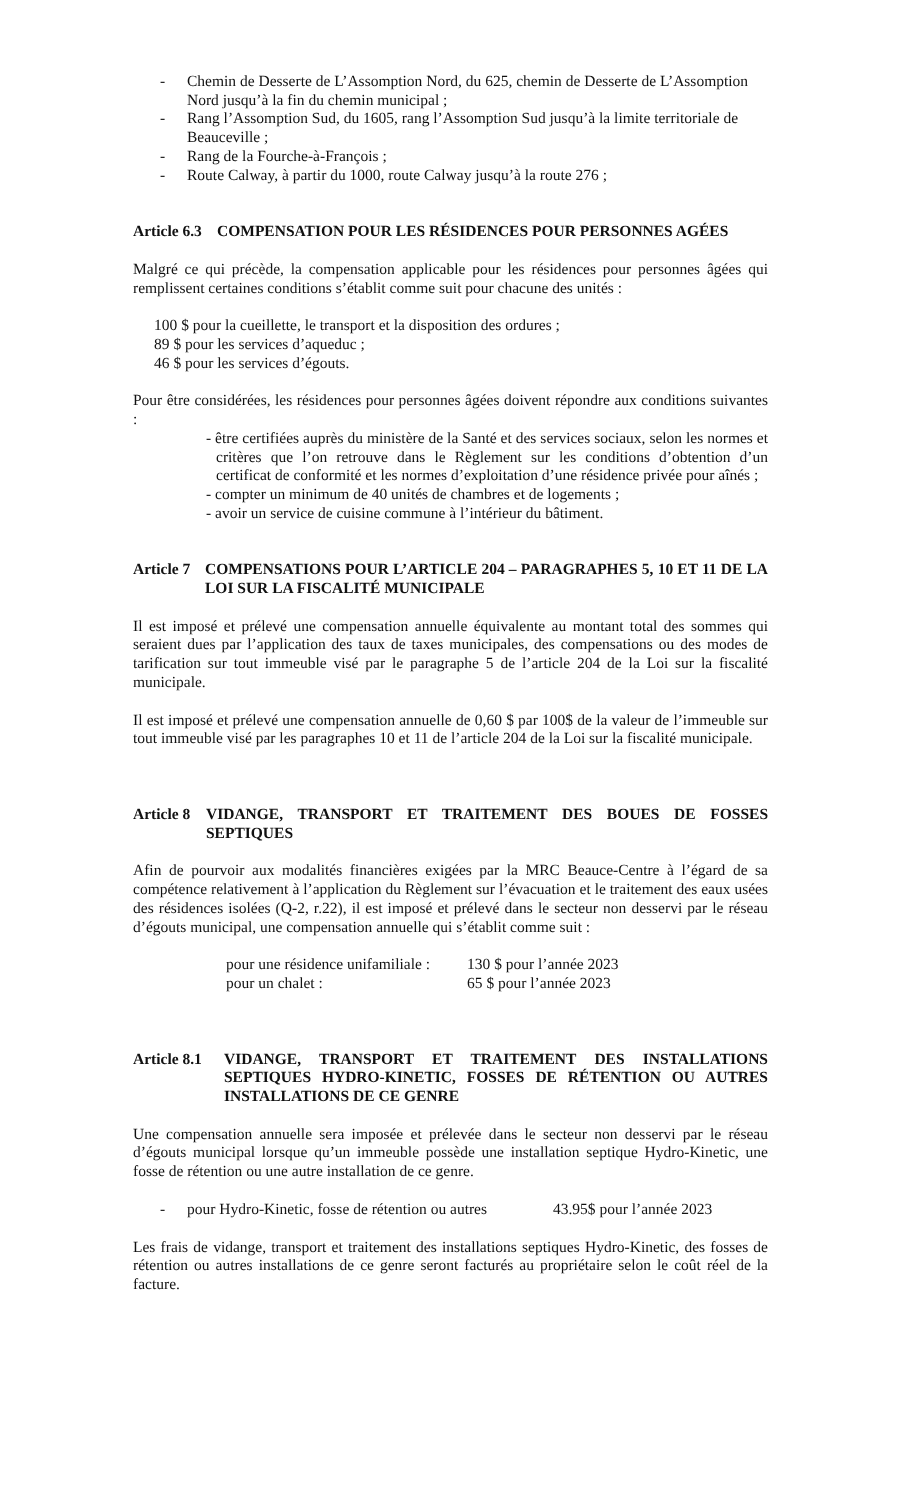- Chemin de Desserte de L’Assomption Nord, du 625, chemin de Desserte de L’Assomption Nord jusqu’à la fin du chemin municipal ;
- Rang l’Assomption Sud, du 1605, rang l’Assomption Sud jusqu’à la limite territoriale de Beauceville ;
- Rang de la Fourche-à-François ;
- Route Calway, à partir du 1000, route Calway jusqu’à la route 276 ;
Article 6.3 COMPENSATION POUR LES RÉSIDENCES POUR PERSONNES AGÉES
Malgré ce qui précède, la compensation applicable pour les résidences pour personnes âgées qui remplissent certaines conditions s’établit comme suit pour chacune des unités :
100 $ pour la cueillette, le transport et la disposition des ordures ;
89 $ pour les services d’aqueduc ;
46 $ pour les services d’égouts.
Pour être considérées, les résidences pour personnes âgées doivent répondre aux conditions suivantes :
- être certifiées auprès du ministère de la Santé et des services sociaux, selon les normes et critères que l’on retrouve dans le Règlement sur les conditions d’obtention d’un certificat de conformité et les normes d’exploitation d’une résidence privée pour aînés ;
- compter un minimum de 40 unités de chambres et de logements ;
- avoir un service de cuisine commune à l’intérieur du bâtiment.
Article 7 COMPENSATIONS POUR L’ARTICLE 204 – PARAGRAPHES 5, 10 ET 11 DE LA LOI SUR LA FISCALITÉ MUNICIPALE
Il est imposé et prélevé une compensation annuelle équivalente au montant total des sommes qui seraient dues par l’application des taux de taxes municipales, des compensations ou des modes de tarification sur tout immeuble visé par le paragraphe 5 de l’article 204 de la Loi sur la fiscalité municipale.
Il est imposé et prélevé une compensation annuelle de 0,60 $ par 100$ de la valeur de l’immeuble sur tout immeuble visé par les paragraphes 10 et 11 de l’article 204 de la Loi sur la fiscalité municipale.
Article 8 VIDANGE, TRANSPORT ET TRAITEMENT DES BOUES DE FOSSES SEPTIQUES
Afin de pourvoir aux modalités financières exigées par la MRC Beauce-Centre à l’égard de sa compétence relativement à l’application du Règlement sur l’évacuation et le traitement des eaux usées des résidences isolées (Q-2, r.22), il est imposé et prélevé dans le secteur non desservi par le réseau d’égouts municipal, une compensation annuelle qui s’établit comme suit :
pour une résidence unifamiliale : 130 $ pour l’année 2023
pour un chalet : 65 $ pour l’année 2023
Article 8.1 VIDANGE, TRANSPORT ET TRAITEMENT DES INSTALLATIONS SEPTIQUES HYDRO-KINETIC, FOSSES DE RÉTENTION OU AUTRES INSTALLATIONS DE CE GENRE
Une compensation annuelle sera imposée et prélevée dans le secteur non desservi par le réseau d’égouts municipal lorsque qu’un immeuble possède une installation septique Hydro-Kinetic, une fosse de rétention ou une autre installation de ce genre.
- pour Hydro-Kinetic, fosse de rétention ou autres 43.95$ pour l’année 2023
Les frais de vidange, transport et traitement des installations septiques Hydro-Kinetic, des fosses de rétention ou autres installations de ce genre seront facturés au propriétaire selon le coût réel de la facture.